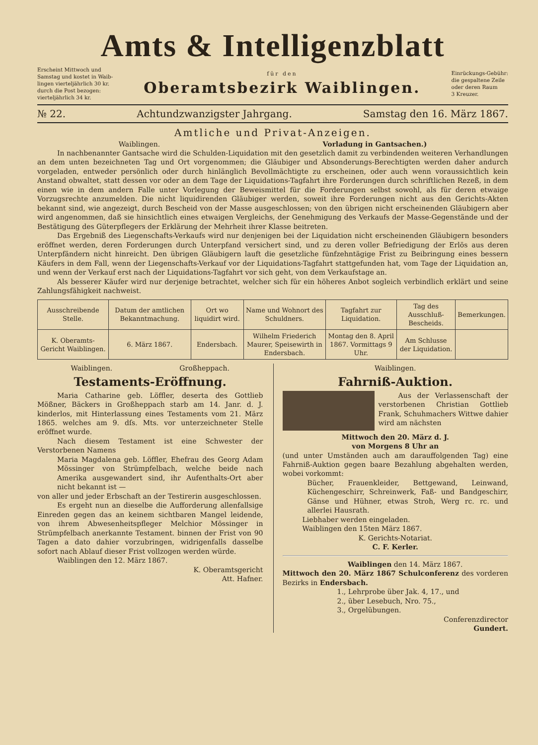Amts & Intelligenzblatt
Erscheint Mittwoch und
Samstag und kostet in Waib-
lingen vierteljährlich 30 kr.
durch die Post bezogen:
vierteljährlich 34 kr.
für den
Oberamtsbezirk Waiblingen.
Einrückungs-Gebühr:
die gespaltene Zeile
oder deren Raum
3 Kreuzer.
№ 22. Achtundzwanzigster Jahrgang. Samstag den 16. März 1867.
Amtliche und Privat-Anzeigen.
Waiblingen. Vorladung in Gantsachen.)
In nachbenannter Gantsache wird die Schulden-Liquidation mit den gesetzlich damit zu verbindenden weiteren Verhandlungen an dem unten bezeichneten Tag und Ort vorgenommen; die Gläubiger und Absonderungs-Berechtigten werden daher andurch vorgeladen, entweder persönlich oder durch hinlänglich Bevollmächtigte zu erscheinen, oder auch wenn voraussichtlich kein Anstand obwaltet, statt dessen vor oder an dem Tage der Liquidations-Tagfahrt ihre Forderungen durch schriftlichen Rezeß, in dem einen wie in dem andern Falle unter Vorlegung der Beweismittel für die Forderungen selbst sowohl, als für deren etwaige Vorzugsrechte anzumelden. Die nicht liquidirenden Gläubiger werden, soweit ihre Forderungen nicht aus den Gerichts-Akten bekannt sind, wie angezeigt, durch Bescheid von der Masse ausgeschlossen; von den übrigen nicht erscheinenden Gläubigern aber wird angenommen, daß sie hinsichtlich eines etwaigen Vergleichs, der Genehmigung des Verkaufs der Masse-Gegenstände und der Bestätigung des Güterpflegers der Erklärung der Mehrheit ihrer Klasse beitreten.
Das Ergebniß des Liegenschafts-Verkaufs wird nur denjenigen bei der Liquidation nicht erscheinenden Gläubigern besonders eröffnet werden, deren Forderungen durch Unterpfand versichert sind, und zu deren voller Befriedigung der Erlös aus deren Unterpfändern nicht hinreicht. Den übrigen Gläubigern lauft die gesetzliche fünfzehntägige Frist zu Beibringung eines bessern Käufers in dem Fall, wenn der Liegenschafts-Verkauf vor der Liquidations-Tagfahrt stattgefunden hat, vom Tage der Liquidation an, und wenn der Verkauf erst nach der Liquidations-Tagfahrt vor sich geht, von dem Verkaufstage an.
Als besserer Käufer wird nur derjenige betrachtet, welcher sich für ein höheres Anbot sogleich verbindlich erklärt und seine Zahlungsfähigkeit nachweist.
| Ausschreibende Stelle. | Datum der amtlichen Bekanntmachung. | Ort wo liquidirt wird. | Name und Wohnort des Schuldners. | Tagfahrt zur Liquidation. | Tag des Ausschluß-Bescheids. | Bemerkungen. |
| --- | --- | --- | --- | --- | --- | --- |
| K. Oberamts-Gericht Waiblingen. | 6. März 1867. | Endersbach. | Wilhelm Friederich Maurer, Speisewirth in Endersbach. | Montag den 8. April 1867. Vormittags 9 Uhr. | Am Schlusse der Liquidation. | |
Waiblingen. Großheppach.
Testaments-Eröffnung.
Maria Catharine geb. Löffler, deserta des Gottlieb Mößner, Bäckers in Großheppach starb am 14. Janr. d. J. kinderlos, mit Hinterlassung eines Testaments vom 21. März 1865. welches am 9. dſs. Mts. vor unterzeichneter Stelle eröffnet wurde.
Nach diesem Testament ist eine Schwester der Verstorbenen Namens
Maria Magdalena geb. Löffler, Ehefrau des Georg Adam Mössinger von Strümpfelbach, welche beide nach Amerika ausgewandert sind, ihr Aufenthalts-Ort aber nicht bekannt ist —
von aller und jeder Erbschaft an der Testirerin ausgeschlossen.
Es ergeht nun an dieselbe die Aufforderung allenfallsige Einreden gegen das an keinem sichtbaren Mangel leidende, von ihrem Abwesenheitspfleger Melchior Mössinger in Strümpfelbach anerkannte Testament. binnen der Frist von 90 Tagen a dato dahier vorzubringen, widrigenfalls dasselbe sofort nach Ablauf dieser Frist vollzogen werden würde.
Waiblingen den 12. März 1867.
K. Oberamtsgericht
Att. Hafner.
Waiblingen.
Fahrniß-Auktion.
Aus der Verlassenschaft der verstorbenen Christian Gottlieb Frank, Schuhmachers Wittwe dahier wird am nächsten
Mittwoch den 20. März d. J.
von Morgens 8 Uhr an
(und unter Umständen auch am darauffolgenden Tag) eine Fahrniß-Auktion gegen baare Bezahlung abgehalten werden, wobei vorkommt:
Bücher, Frauenkleider, Bettgewand, Leinwand, Küchengeschirr, Schreinwerk, Faß- und Bandgeschirr, Gänse und Hühner, etwas Stroh, Werg rc. rc. und allerlei Hausrath.
Liebhaber werden eingeladen.
Waiblingen den 15ten März 1867.
K. Gerichts-Notariat.
C. F. Kerler.
Waiblingen den 14. März 1867.
Mittwoch den 20. März 1867 Schulconferenz des vorderen Bezirks in Endersbach.
1., Lehrprobe über Jak. 4, 17., und
2., über Lesebuch, Nro. 75.,
3., Orgelübungen.
Conferenzdirector
Gundert.